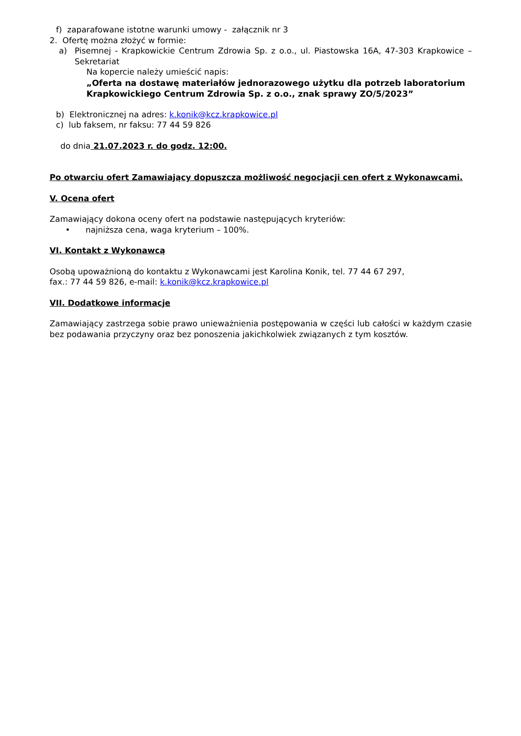f) zaparafowane istotne warunki umowy - załącznik nr 3
2. Ofertę można złożyć w formie:
a) Pisemnej - Krapkowickie Centrum Zdrowia Sp. z o.o., ul. Piastowska 16A, 47-303 Krapkowice – Sekretariat
Na kopercie należy umieścić napis:
„Oferta na dostawę materiałów jednorazowego użytku dla potrzeb laboratorium Krapkowickiego Centrum Zdrowia Sp. z o.o., znak sprawy ZO/5/2023”
b) Elektronicznej na adres: k.konik@kcz.krapkowice.pl
c) lub faksem, nr faksu: 77 44 59 826
do dnia 21.07.2023 r. do godz. 12:00.
Po otwarciu ofert Zamawiający dopuszcza możliwość negocjacji cen ofert z Wykonawcami.
V. Ocena ofert
Zamawiający dokona oceny ofert na podstawie następujących kryteriów:
• najniższa cena, waga kryterium – 100%.
VI. Kontakt z Wykonawcą
Osobą upoważnioną do kontaktu z Wykonawcami jest Karolina Konik, tel. 77 44 67 297,
fax.: 77 44 59 826, e-mail: k.konik@kcz.krapkowice.pl
VII. Dodatkowe informacje
Zamawiający zastrzega sobie prawo unieważnienia postępowania w części lub całości w każdym czasie bez podawania przyczyny oraz bez ponoszenia jakichkolwiek związanych z tym kosztów.